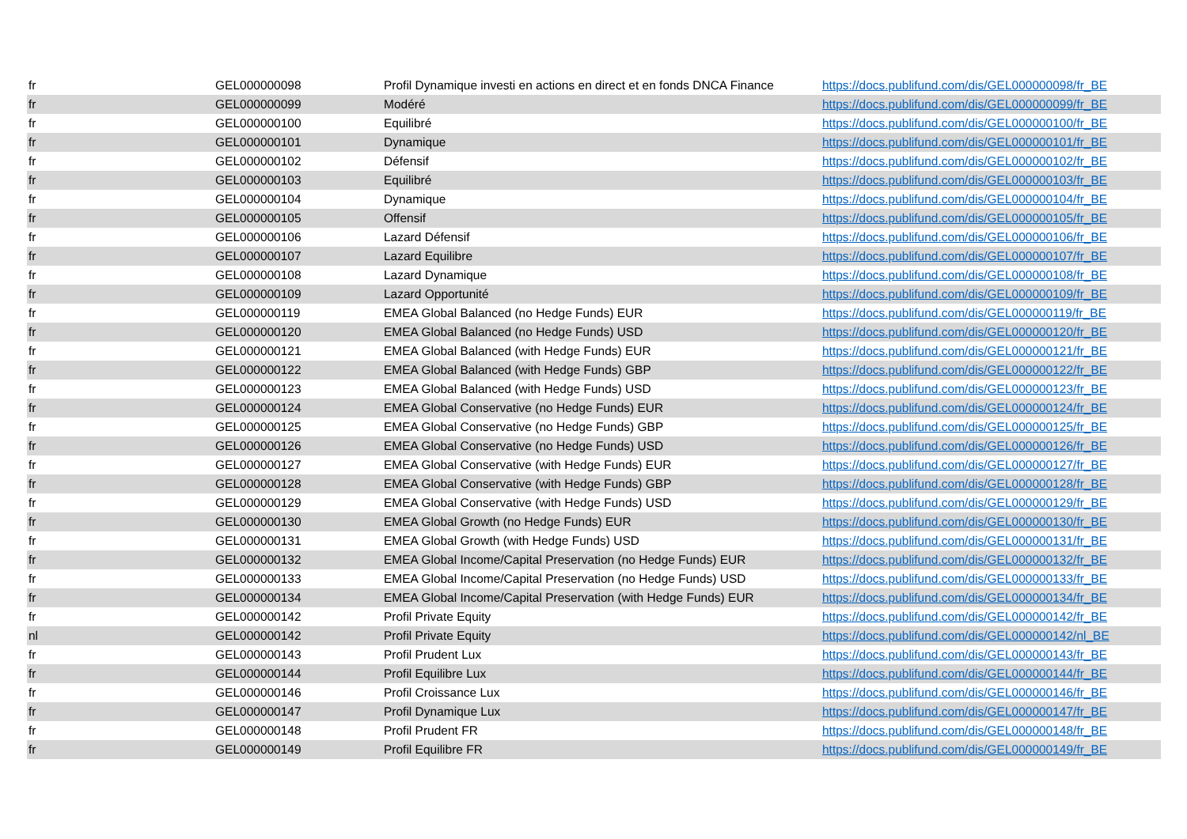| fr | GEL000000098 | Profil Dynamique investi en actions en direct et en fonds DNCA Finance | https://docs.publifund.com/dis/GEL000000098/fr_BE |
| fr | GEL000000099 | Modéré | https://docs.publifund.com/dis/GEL000000099/fr_BE |
| fr | GEL000000100 | Equilibré | https://docs.publifund.com/dis/GEL000000100/fr_BE |
| fr | GEL000000101 | Dynamique | https://docs.publifund.com/dis/GEL000000101/fr_BE |
| fr | GEL000000102 | Défensif | https://docs.publifund.com/dis/GEL000000102/fr_BE |
| fr | GEL000000103 | Equilibré | https://docs.publifund.com/dis/GEL000000103/fr_BE |
| fr | GEL000000104 | Dynamique | https://docs.publifund.com/dis/GEL000000104/fr_BE |
| fr | GEL000000105 | Offensif | https://docs.publifund.com/dis/GEL000000105/fr_BE |
| fr | GEL000000106 | Lazard Défensif | https://docs.publifund.com/dis/GEL000000106/fr_BE |
| fr | GEL000000107 | Lazard Equilibre | https://docs.publifund.com/dis/GEL000000107/fr_BE |
| fr | GEL000000108 | Lazard Dynamique | https://docs.publifund.com/dis/GEL000000108/fr_BE |
| fr | GEL000000109 | Lazard Opportunité | https://docs.publifund.com/dis/GEL000000109/fr_BE |
| fr | GEL000000119 | EMEA Global Balanced (no Hedge Funds) EUR | https://docs.publifund.com/dis/GEL000000119/fr_BE |
| fr | GEL000000120 | EMEA Global Balanced (no Hedge Funds) USD | https://docs.publifund.com/dis/GEL000000120/fr_BE |
| fr | GEL000000121 | EMEA Global Balanced (with Hedge Funds) EUR | https://docs.publifund.com/dis/GEL000000121/fr_BE |
| fr | GEL000000122 | EMEA Global Balanced (with Hedge Funds) GBP | https://docs.publifund.com/dis/GEL000000122/fr_BE |
| fr | GEL000000123 | EMEA Global Balanced (with Hedge Funds) USD | https://docs.publifund.com/dis/GEL000000123/fr_BE |
| fr | GEL000000124 | EMEA Global Conservative (no Hedge Funds) EUR | https://docs.publifund.com/dis/GEL000000124/fr_BE |
| fr | GEL000000125 | EMEA Global Conservative (no Hedge Funds) GBP | https://docs.publifund.com/dis/GEL000000125/fr_BE |
| fr | GEL000000126 | EMEA Global Conservative (no Hedge Funds) USD | https://docs.publifund.com/dis/GEL000000126/fr_BE |
| fr | GEL000000127 | EMEA Global Conservative (with Hedge Funds) EUR | https://docs.publifund.com/dis/GEL000000127/fr_BE |
| fr | GEL000000128 | EMEA Global Conservative (with Hedge Funds) GBP | https://docs.publifund.com/dis/GEL000000128/fr_BE |
| fr | GEL000000129 | EMEA Global Conservative (with Hedge Funds) USD | https://docs.publifund.com/dis/GEL000000129/fr_BE |
| fr | GEL000000130 | EMEA Global Growth (no Hedge Funds) EUR | https://docs.publifund.com/dis/GEL000000130/fr_BE |
| fr | GEL000000131 | EMEA Global Growth (with Hedge Funds) USD | https://docs.publifund.com/dis/GEL000000131/fr_BE |
| fr | GEL000000132 | EMEA Global Income/Capital Preservation (no Hedge Funds) EUR | https://docs.publifund.com/dis/GEL000000132/fr_BE |
| fr | GEL000000133 | EMEA Global Income/Capital Preservation (no Hedge Funds) USD | https://docs.publifund.com/dis/GEL000000133/fr_BE |
| fr | GEL000000134 | EMEA Global Income/Capital Preservation (with Hedge Funds) EUR | https://docs.publifund.com/dis/GEL000000134/fr_BE |
| fr | GEL000000142 | Profil Private Equity | https://docs.publifund.com/dis/GEL000000142/fr_BE |
| nl | GEL000000142 | Profil Private Equity | https://docs.publifund.com/dis/GEL000000142/nl_BE |
| fr | GEL000000143 | Profil Prudent Lux | https://docs.publifund.com/dis/GEL000000143/fr_BE |
| fr | GEL000000144 | Profil Equilibre Lux | https://docs.publifund.com/dis/GEL000000144/fr_BE |
| fr | GEL000000146 | Profil Croissance Lux | https://docs.publifund.com/dis/GEL000000146/fr_BE |
| fr | GEL000000147 | Profil Dynamique Lux | https://docs.publifund.com/dis/GEL000000147/fr_BE |
| fr | GEL000000148 | Profil Prudent FR | https://docs.publifund.com/dis/GEL000000148/fr_BE |
| fr | GEL000000149 | Profil Equilibre FR | https://docs.publifund.com/dis/GEL000000149/fr_BE |